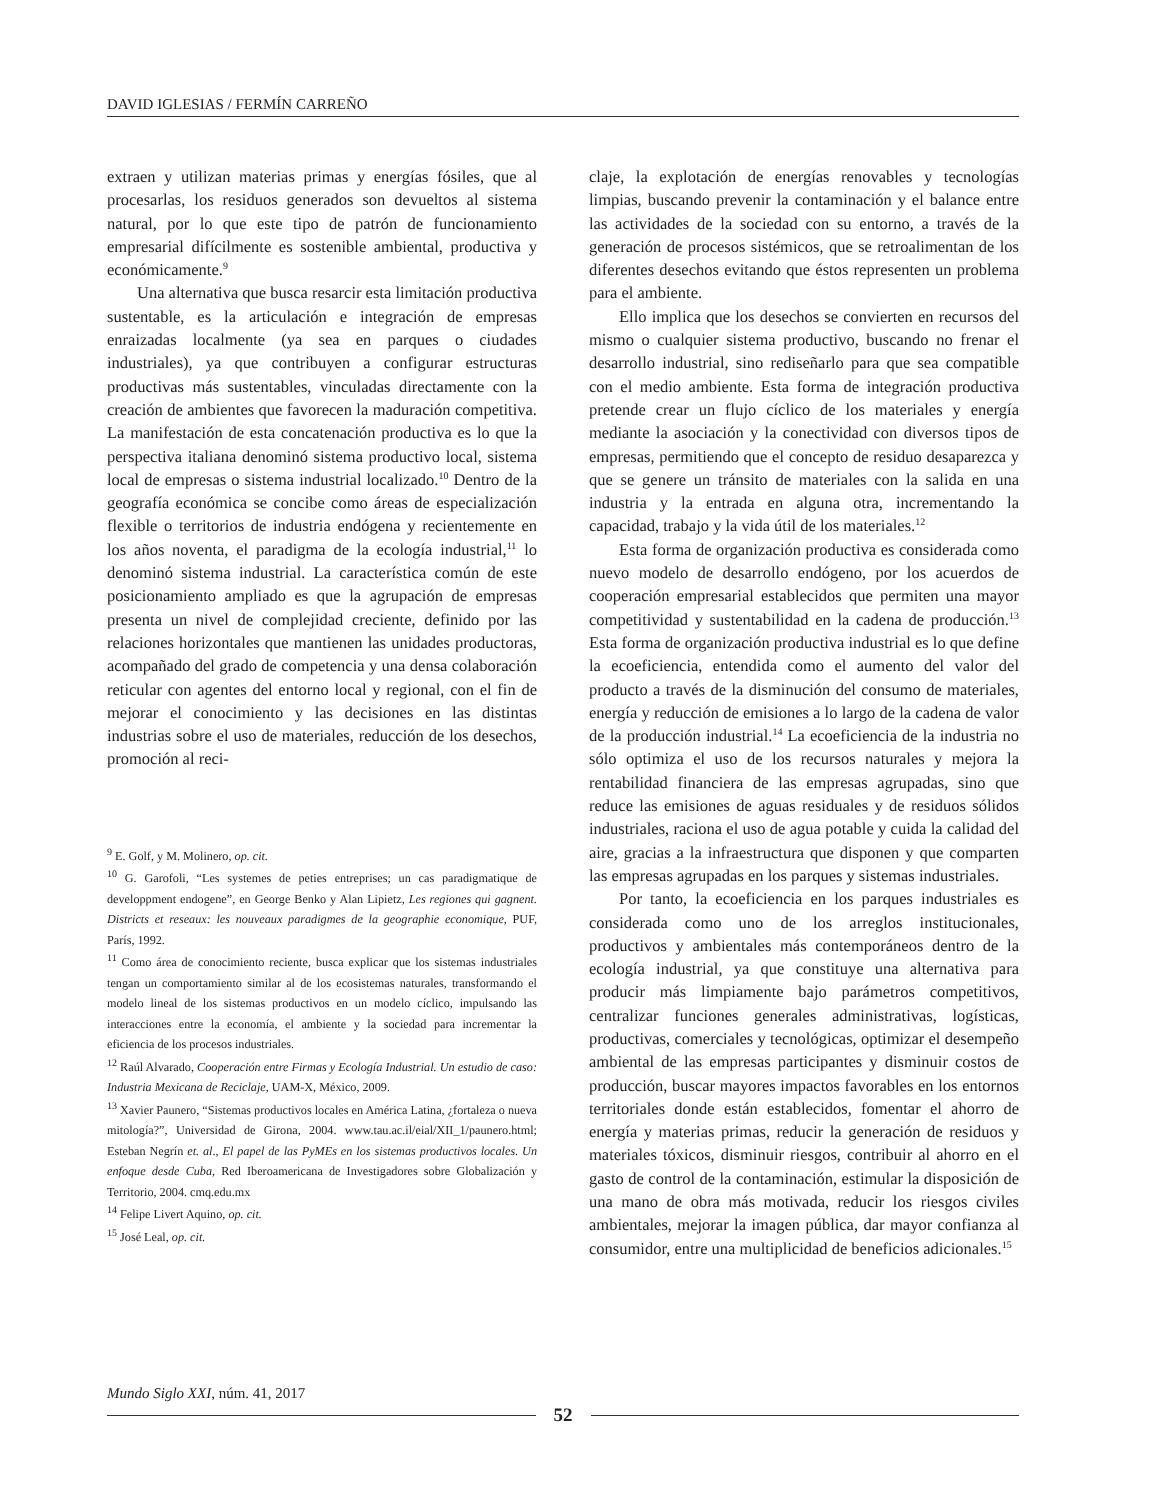DAVID IGLESIAS / FERMÍN CARREÑO
extraen y utilizan materias primas y energías fósiles, que al procesarlas, los residuos generados son devueltos al sistema natural, por lo que este tipo de patrón de funcionamiento empresarial difícilmente es sostenible ambiental, productiva y económicamente.<sup>9</sup>
Una alternativa que busca resarcir esta limitación productiva sustentable, es la articulación e integración de empresas enraizadas localmente (ya sea en parques o ciudades industriales), ya que contribuyen a configurar estructuras productivas más sustentables, vinculadas directamente con la creación de ambientes que favorecen la maduración competitiva. La manifestación de esta concatenación productiva es lo que la perspectiva italiana denominó sistema productivo local, sistema local de empresas o sistema industrial localizado.<sup>10</sup> Dentro de la geografía económica se concibe como áreas de especialización flexible o territorios de industria endógena y recientemente en los años noventa, el paradigma de la ecología industrial,<sup>11</sup> lo denominó sistema industrial. La característica común de este posicionamiento ampliado es que la agrupación de empresas presenta un nivel de complejidad creciente, definido por las relaciones horizontales que mantienen las unidades productoras, acompañado del grado de competencia y una densa colaboración reticular con agentes del entorno local y regional, con el fin de mejorar el conocimiento y las decisiones en las distintas industrias sobre el uso de materiales, reducción de los desechos, promoción al reci-
<sup>9</sup> E. Golf, y M. Molinero, op. cit.
<sup>10</sup> G. Garofoli, “Les systemes de peties entreprises; un cas paradigmatique de developpment endogene”, en George Benko y Alan Lipietz, Les regiones qui gagnent. Districts et reseaux: les nouveaux paradigmes de la geographie economique, PUF, París, 1992.
<sup>11</sup> Como área de conocimiento reciente, busca explicar que los sistemas industriales tengan un comportamiento similar al de los ecosistemas naturales, transformando el modelo lineal de los sistemas productivos en un modelo cíclico, impulsando las interacciones entre la economía, el ambiente y la sociedad para incrementar la eficiencia de los procesos industriales.
<sup>12</sup> Raúl Alvarado, Cooperación entre Firmas y Ecología Industrial. Un estudio de caso: Industria Mexicana de Reciclaje, UAM-X, México, 2009.
<sup>13</sup> Xavier Paunero, “Sistemas productivos locales en América Latina, ¿fortaleza o nueva mitología?”, Universidad de Girona, 2004. www.tau.ac.il/eial/XII_1/paunero.html; Esteban Negrín et. al., El papel de las PyMEs en los sistemas productivos locales. Un enfoque desde Cuba, Red Iberoamericana de Investigadores sobre Globalización y Territorio, 2004. cmq.edu.mx
<sup>14</sup> Felipe Livert Aquino, op. cit.
<sup>15</sup> José Leal, op. cit.
claje, la explotación de energías renovables y tecnologías limpias, buscando prevenir la contaminación y el balance entre las actividades de la sociedad con su entorno, a través de la generación de procesos sistémicos, que se retroalimentan de los diferentes desechos evitando que éstos representen un problema para el ambiente.
Ello implica que los desechos se convierten en recursos del mismo o cualquier sistema productivo, buscando no frenar el desarrollo industrial, sino rediseñarlo para que sea compatible con el medio ambiente. Esta forma de integración productiva pretende crear un flujo cíclico de los materiales y energía mediante la asociación y la conectividad con diversos tipos de empresas, permitiendo que el concepto de residuo desaparezca y que se genere un tránsito de materiales con la salida en una industria y la entrada en alguna otra, incrementando la capacidad, trabajo y la vida útil de los materiales.<sup>12</sup>
Esta forma de organización productiva es considerada como nuevo modelo de desarrollo endógeno, por los acuerdos de cooperación empresarial establecidos que permiten una mayor competitividad y sustentabilidad en la cadena de producción.<sup>13</sup> Esta forma de organización productiva industrial es lo que define la ecoeficiencia, entendida como el aumento del valor del producto a través de la disminución del consumo de materiales, energía y reducción de emisiones a lo largo de la cadena de valor de la producción industrial.<sup>14</sup> La ecoeficiencia de la industria no sólo optimiza el uso de los recursos naturales y mejora la rentabilidad financiera de las empresas agrupadas, sino que reduce las emisiones de aguas residuales y de residuos sólidos industriales, raciona el uso de agua potable y cuida la calidad del aire, gracias a la infraestructura que disponen y que comparten las empresas agrupadas en los parques y sistemas industriales.
Por tanto, la ecoeficiencia en los parques industriales es considerada como uno de los arreglos institucionales, productivos y ambientales más contemporáneos dentro de la ecología industrial, ya que constituye una alternativa para producir más limpiamente bajo parámetros competitivos, centralizar funciones generales administrativas, logísticas, productivas, comerciales y tecnológicas, optimizar el desempeño ambiental de las empresas participantes y disminuir costos de producción, buscar mayores impactos favorables en los entornos territoriales donde están establecidos, fomentar el ahorro de energía y materias primas, reducir la generación de residuos y materiales tóxicos, disminuir riesgos, contribuir al ahorro en el gasto de control de la contaminación, estimular la disposición de una mano de obra más motivada, reducir los riesgos civiles ambientales, mejorar la imagen pública, dar mayor confianza al consumidor, entre una multiplicidad de beneficios adicionales.<sup>15</sup>
Mundo Siglo XXI, núm. 41, 2017
52